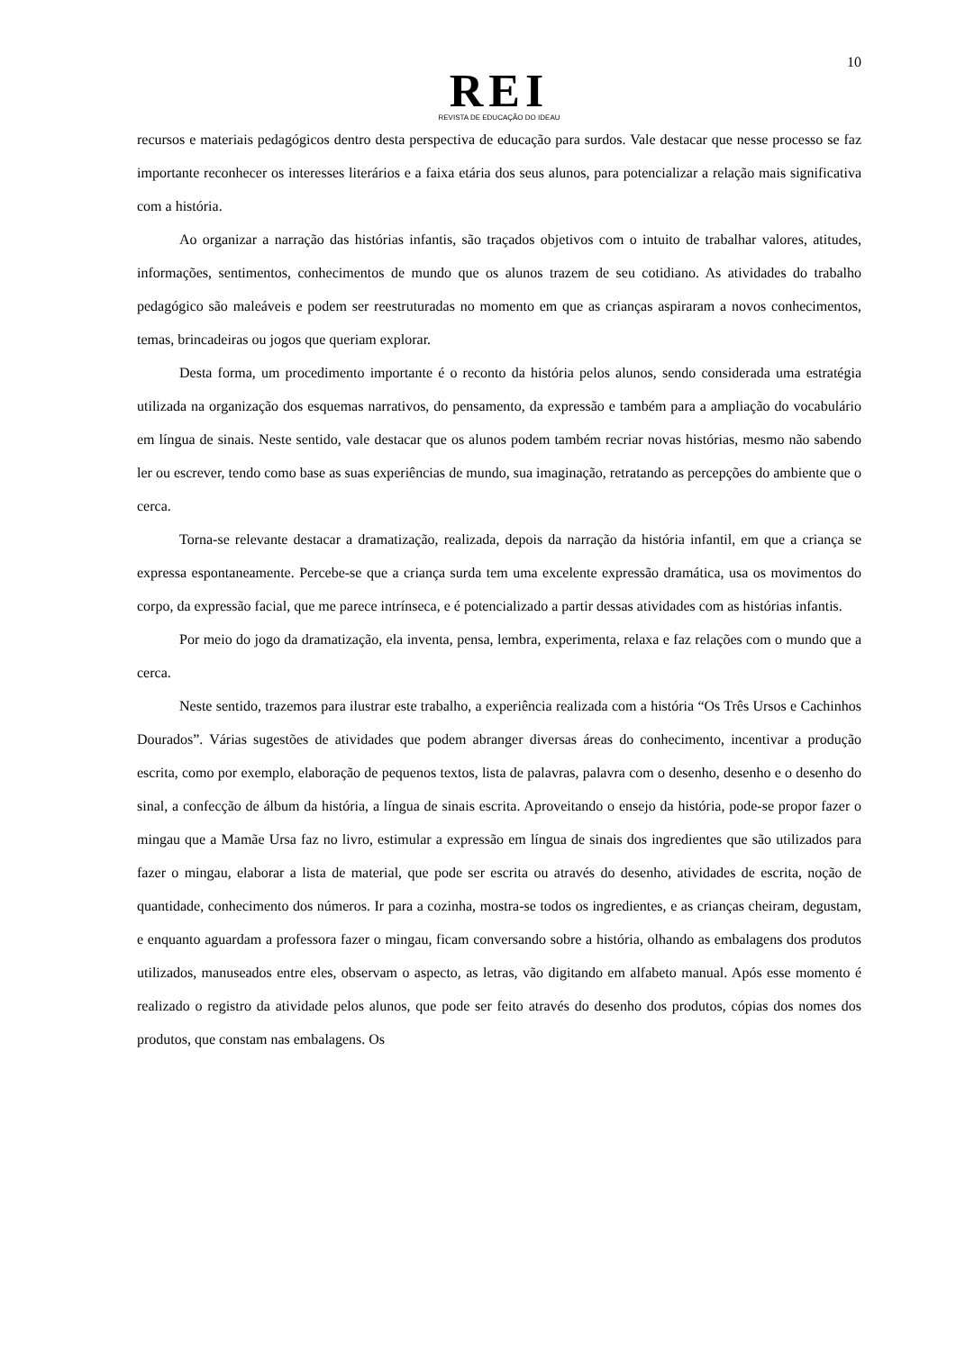10
REI
REVISTA DE EDUCAÇÃO DO IDEAU
recursos e materiais pedagógicos dentro desta perspectiva de educação para surdos. Vale destacar que nesse processo se faz importante reconhecer os interesses literários e a faixa etária dos seus alunos, para potencializar a relação mais significativa com a história.
Ao organizar a narração das histórias infantis, são traçados objetivos com o intuito de trabalhar valores, atitudes, informações, sentimentos, conhecimentos de mundo que os alunos trazem de seu cotidiano. As atividades do trabalho pedagógico são maleáveis e podem ser reestruturadas no momento em que as crianças aspiraram a novos conhecimentos, temas, brincadeiras ou jogos que queriam explorar.
Desta forma, um procedimento importante é o reconto da história pelos alunos, sendo considerada uma estratégia utilizada na organização dos esquemas narrativos, do pensamento, da expressão e também para a ampliação do vocabulário em língua de sinais. Neste sentido, vale destacar que os alunos podem também recriar novas histórias, mesmo não sabendo ler ou escrever, tendo como base as suas experiências de mundo, sua imaginação, retratando as percepções do ambiente que o cerca.
Torna-se relevante destacar a dramatização, realizada, depois da narração da história infantil, em que a criança se expressa espontaneamente. Percebe-se que a criança surda tem uma excelente expressão dramática, usa os movimentos do corpo, da expressão facial, que me parece intrínseca, e é potencializado a partir dessas atividades com as histórias infantis.
Por meio do jogo da dramatização, ela inventa, pensa, lembra, experimenta, relaxa e faz relações com o mundo que a cerca.
Neste sentido, trazemos para ilustrar este trabalho, a experiência realizada com a história “Os Três Ursos e Cachinhos Dourados”. Várias sugestões de atividades que podem abranger diversas áreas do conhecimento, incentivar a produção escrita, como por exemplo, elaboração de pequenos textos, lista de palavras, palavra com o desenho, desenho e o desenho do sinal, a confecção de álbum da história, a língua de sinais escrita. Aproveitando o ensejo da história, pode-se propor fazer o mingau que a Mamãe Ursa faz no livro, estimular a expressão em língua de sinais dos ingredientes que são utilizados para fazer o mingau, elaborar a lista de material, que pode ser escrita ou através do desenho, atividades de escrita, noção de quantidade, conhecimento dos números. Ir para a cozinha, mostra-se todos os ingredientes, e as crianças cheiram, degustam, e enquanto aguardam a professora fazer o mingau, ficam conversando sobre a história, olhando as embalagens dos produtos utilizados, manuseados entre eles, observam o aspecto, as letras, vão digitando em alfabeto manual. Após esse momento é realizado o registro da atividade pelos alunos, que pode ser feito através do desenho dos produtos, cópias dos nomes dos produtos, que constam nas embalagens. Os